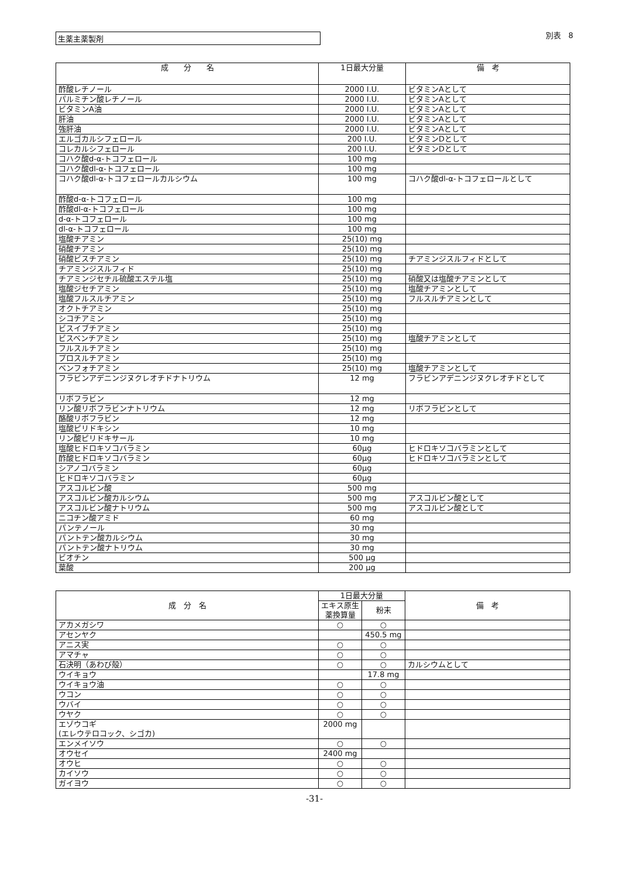生薬主薬製剤
別表　8
| 成 分 名 | 1日最大分量 | 備 考 |
| --- | --- | --- |
| 酢酸レチノール | 2000 I.U. | ビタミンAとして |
| パルミチン酸レチノール | 2000 I.U. | ビタミンAとして |
| ビタミンA油 | 2000 I.U. | ビタミンAとして |
| 肝油 | 2000 I.U. | ビタミンAとして |
| 強肝油 | 2000 I.U. | ビタミンAとして |
| エルゴカルシフェロール | 200 I.U. | ビタミンDとして |
| コレカルシフェロール | 200 I.U. | ビタミンDとして |
| コハク酸d-α-トコフェロール | 100 mg | |
| コハク酸dl-α-トコフェロール | 100 mg | |
| コハク酸dl-α-トコフェロールカルシウム | 100 mg | コハク酸dl-α-トコフェロールとして |
| 酢酸d-α-トコフェロール | 100 mg | |
| 酢酸dl-α-トコフェロール | 100 mg | |
| d-α-トコフェロール | 100 mg | |
| dl-α-トコフェロール | 100 mg | |
| 塩酸チアミン | 25(10) mg | |
| 硝酸チアミン | 25(10) mg | |
| 硝酸ビスチアミン | 25(10) mg | チアミンジスルフィドとして |
| チアミンジスルフィド | 25(10) mg | |
| チアミンジセチル硫酸エステル塩 | 25(10) mg | 硝酸又は塩酸チアミンとして |
| 塩酸ジセチアミン | 25(10) mg | 塩酸チアミンとして |
| 塩酸フルスルチアミン | 25(10) mg | フルスルチアミンとして |
| オクトチアミン | 25(10) mg | |
| シコチアミン | 25(10) mg | |
| ビスイブチアミン | 25(10) mg | |
| ビスベンチアミン | 25(10) mg | 塩酸チアミンとして |
| フルスルチアミン | 25(10) mg | |
| プロスルチアミン | 25(10) mg | |
| ベンフォチアミン | 25(10) mg | 塩酸チアミンとして |
| フラビンアデニンジヌクレオチドナトリウム | 12 mg | フラビンアデニンジヌクレオチドとして |
| リボフラビン | 12 mg | |
| リン酸リボフラビンナトリウム | 12 mg | リボフラビンとして |
| 酪酸リボフラビン | 12 mg | |
| 塩酸ピリドキシン | 10 mg | |
| リン酸ピリドキサール | 10 mg | |
| 塩酸ヒドロキソコバラミン | 60μg | ヒドロキソコバラミンとして |
| 酢酸ヒドロキソコバラミン | 60μg | ヒドロキソコバラミンとして |
| シアノコバラミン | 60μg | |
| ヒドロキソコバラミン | 60μg | |
| アスコルビン酸 | 500 mg | |
| アスコルビン酸カルシウム | 500 mg | アスコルビン酸として |
| アスコルビン酸ナトリウム | 500 mg | アスコルビン酸として |
| ニコチン酸アミド | 60 mg | |
| パンテノール | 30 mg | |
| パントテン酸カルシウム | 30 mg | |
| パントテン酸ナトリウム | 30 mg | |
| ビオチン | 500 μg | |
| 葉酸 | 200 μg | |
| 成 分 名 | 1日最大分量 | | 備 考 |
| --- | --- | --- | --- |
| | エキス原生薬換算量 | 粉末 | |
| アカメガシワ | ○ | ○ | |
| アセンヤク | | 450.5 mg | |
| アニス実 | ○ | ○ | |
| アマチャ | ○ | ○ | |
| 石決明（あわび殻） | ○ | ○ | カルシウムとして |
| ウイキョウ | | 17.8 mg | |
| ウイキョウ油 | ○ | ○ | |
| ウコン | ○ | ○ | |
| ウバイ | ○ | ○ | |
| ウヤク | ○ | ○ | |
| エゾウコギ (エレウテロコック、シゴカ) | 2000 mg | | |
| エンメイソウ | ○ | ○ | |
| オウセイ | 2400 mg | | |
| オウヒ | ○ | ○ | |
| カイソウ | ○ | ○ | |
| ガイヨウ | ○ | ○ | |
-31-